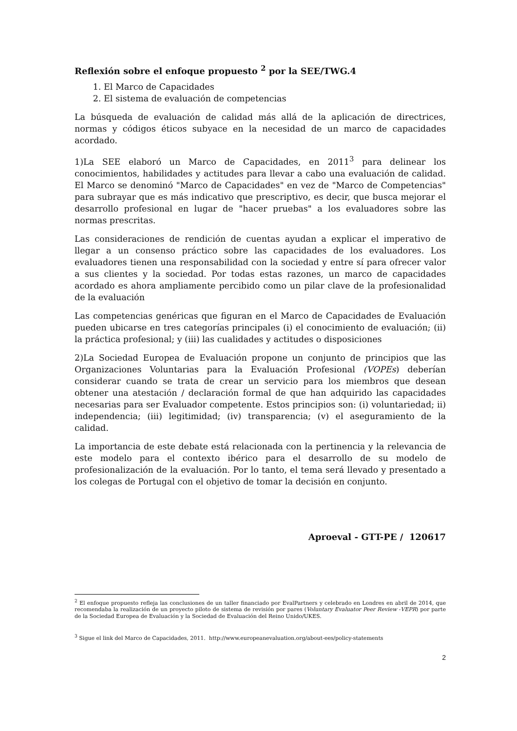Reflexión sobre el enfoque propuesto <sup>2</sup> por la SEE/TWG.4
1. El Marco de Capacidades
2. El sistema de evaluación de competencias
La búsqueda de evaluación de calidad más allá de la aplicación de directrices, normas y códigos éticos subyace en la necesidad de un marco de capacidades acordado.
1)La SEE elaboró un Marco de Capacidades, en 2011<sup>3</sup> para delinear los conocimientos, habilidades y actitudes para llevar a cabo una evaluación de calidad. El Marco se denominó "Marco de Capacidades" en vez de "Marco de Competencias" para subrayar que es más indicativo que prescriptivo, es decir, que busca mejorar el desarrollo profesional en lugar de "hacer pruebas" a los evaluadores sobre las normas prescritas.
Las consideraciones de rendición de cuentas ayudan a explicar el imperativo de llegar a un consenso práctico sobre las capacidades de los evaluadores. Los evaluadores tienen una responsabilidad con la sociedad y entre sí para ofrecer valor a sus clientes y la sociedad. Por todas estas razones, un marco de capacidades acordado es ahora ampliamente percibido como un pilar clave de la profesionalidad de la evaluación
Las competencias genéricas que figuran en el Marco de Capacidades de Evaluación pueden ubicarse en tres categorías principales (i) el conocimiento de evaluación; (ii) la práctica profesional; y (iii) las cualidades y actitudes o disposiciones
2)La Sociedad Europea de Evaluación propone un conjunto de principios que las Organizaciones Voluntarias para la Evaluación Profesional (VOPEs) deberían considerar cuando se trata de crear un servicio para los miembros que desean obtener una atestación / declaración formal de que han adquirido las capacidades necesarias para ser Evaluador competente. Estos principios son: (i) voluntariedad; ii) independencia; (iii) legitimidad; (iv) transparencia; (v) el aseguramiento de la calidad.
La importancia de este debate está relacionada con la pertinencia y la relevancia de este modelo para el contexto ibérico para el desarrollo de su modelo de profesionalización de la evaluación. Por lo tanto, el tema será llevado y presentado a los colegas de Portugal con el objetivo de tomar la decisión en conjunto.
Aproeval - GTT-PE / 120617
<sup>2</sup> El enfoque propuesto refleja las conclusiones de un taller financiado por EvalPartners y celebrado en Londres en abril de 2014, que recomendaba la realización de un proyecto piloto de sistema de revisión por pares (Voluntary Evaluator Peer Review -VEPR) por parte de la Sociedad Europea de Evaluación y la Sociedad de Evaluación del Reino Unido/UKES.
<sup>3</sup> Sigue el link del Marco de Capacidades, 2011. http://www.europeanevaluation.org/about-ees/policy-statements
2